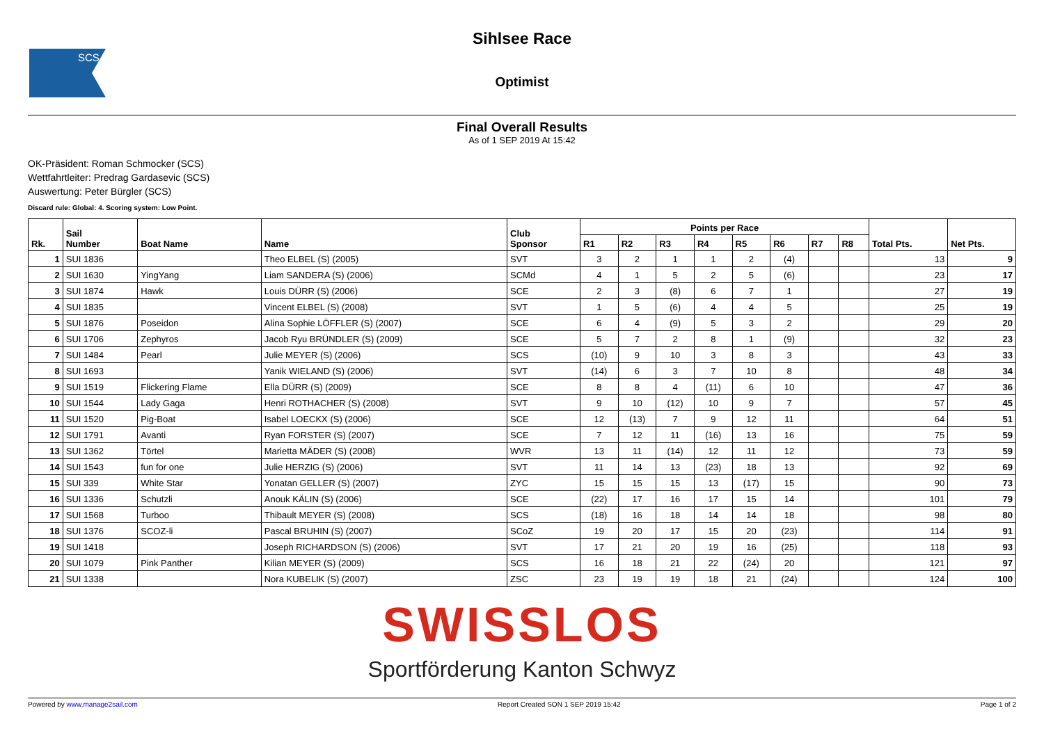SCS
Sihlsee Race
Optimist
Final Overall Results
As of 1 SEP 2019 At 15:42
OK-Präsident: Roman Schmocker (SCS)
Wettfahrtleiter: Predrag Gardasevic (SCS)
Auswertung: Peter Bürgler (SCS)
Discard rule: Global: 4. Scoring system: Low Point.
| Rk. | Sail Number | Boat Name | Name | Club Sponsor | Points per Race | | | | | | | | Total Pts. | Net Pts. |
| --- | --- | --- | --- | --- | --- | --- | --- | --- | --- | --- | --- | --- | --- | --- |
| | | | | | R1 | R2 | R3 | R4 | R5 | R6 | R7 | R8 | | |
| 1 | SUI 1836 | | Theo ELBEL (S) (2005) | SVT | 3 | 2 | 1 | 1 | 2 | (4) | | | 13 | 9 |
| 2 | SUI 1630 | YingYang | Liam SANDERA (S) (2006) | SCMd | 4 | 1 | 5 | 2 | 5 | (6) | | | 23 | 17 |
| 3 | SUI 1874 | Hawk | Louis DÜRR (S) (2006) | SCE | 2 | 3 | (8) | 6 | 7 | 1 | | | 27 | 19 |
| 4 | SUI 1835 | | Vincent ELBEL (S) (2008) | SVT | 1 | 5 | (6) | 4 | 4 | 5 | | | 25 | 19 |
| 5 | SUI 1876 | Poseidon | Alina Sophie LÖFFLER (S) (2007) | SCE | 6 | 4 | (9) | 5 | 3 | 2 | | | 29 | 20 |
| 6 | SUI 1706 | Zephyros | Jacob Ryu BRÜNDLER (S) (2009) | SCE | 5 | 7 | 2 | 8 | 1 | (9) | | | 32 | 23 |
| 7 | SUI 1484 | Pearl | Julie MEYER (S) (2006) | SCS | (10) | 9 | 10 | 3 | 8 | 3 | | | 43 | 33 |
| 8 | SUI 1693 | | Yanik WIELAND (S) (2006) | SVT | (14) | 6 | 3 | 7 | 10 | 8 | | | 48 | 34 |
| 9 | SUI 1519 | Flickering Flame | Ella DÜRR (S) (2009) | SCE | 8 | 8 | 4 | (11) | 6 | 10 | | | 47 | 36 |
| 10 | SUI 1544 | Lady Gaga | Henri ROTHACHER (S) (2008) | SVT | 9 | 10 | (12) | 10 | 9 | 7 | | | 57 | 45 |
| 11 | SUI 1520 | Pig-Boat | Isabel LOECKX (S) (2006) | SCE | 12 | (13) | 7 | 9 | 12 | 11 | | | 64 | 51 |
| 12 | SUI 1791 | Avanti | Ryan FORSTER (S) (2007) | SCE | 7 | 12 | 11 | (16) | 13 | 16 | | | 75 | 59 |
| 13 | SUI 1362 | Törtel | Marietta MÄDER (S) (2008) | WVR | 13 | 11 | (14) | 12 | 11 | 12 | | | 73 | 59 |
| 14 | SUI 1543 | fun for one | Julie HERZIG (S) (2006) | SVT | 11 | 14 | 13 | (23) | 18 | 13 | | | 92 | 69 |
| 15 | SUI 339 | White Star | Yonatan GELLER (S) (2007) | ZYC | 15 | 15 | 15 | 13 | (17) | 15 | | | 90 | 73 |
| 16 | SUI 1336 | Schutzli | Anouk KÄLIN (S) (2006) | SCE | (22) | 17 | 16 | 17 | 15 | 14 | | | 101 | 79 |
| 17 | SUI 1568 | Turboo | Thibault MEYER (S) (2008) | SCS | (18) | 16 | 18 | 14 | 14 | 18 | | | 98 | 80 |
| 18 | SUI 1376 | SCOZ-li | Pascal BRUHIN (S) (2007) | SCoZ | 19 | 20 | 17 | 15 | 20 | (23) | | | 114 | 91 |
| 19 | SUI 1418 | | Joseph RICHARDSON (S) (2006) | SVT | 17 | 21 | 20 | 19 | 16 | (25) | | | 118 | 93 |
| 20 | SUI 1079 | Pink Panther | Kilian MEYER (S) (2009) | SCS | 16 | 18 | 21 | 22 | (24) | 20 | | | 121 | 97 |
| 21 | SUI 1338 | | Nora KUBELIK (S) (2007) | ZSC | 23 | 19 | 19 | 18 | 21 | (24) | | | 124 | 100 |
SWISSLOS
Sportförderung Kanton Schwyz
Powered by www.manage2sail.com Report Created SON 1 SEP 2019 15:42 Page 1 of 2